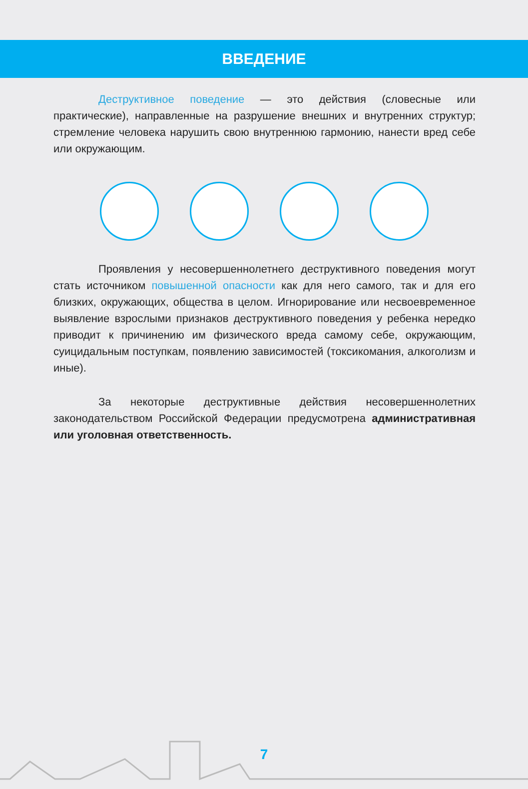ВВЕДЕНИЕ
Деструктивное поведение — это действия (словесные или практические), направленные на разрушение внешних и внутренних структур; стремление человека нарушить свою внутреннюю гармонию, нанести вред себе или окружающим.
Проявления у несовершеннолетнего деструктивного поведения могут стать источником повышенной опасности как для него самого, так и для его близких, окружающих, общества в целом. Игнорирование или несвоевременное выявление взрослыми признаков деструктивного поведения у ребенка нередко приводит к причинению им физического вреда самому себе, окружающим, суицидальным поступкам, появлению зависимостей (токсикомания, алкоголизм и иные).
За некоторые деструктивные действия несовершеннолетних законодательством Российской Федерации предусмотрена административная или уголовная ответственность.
7